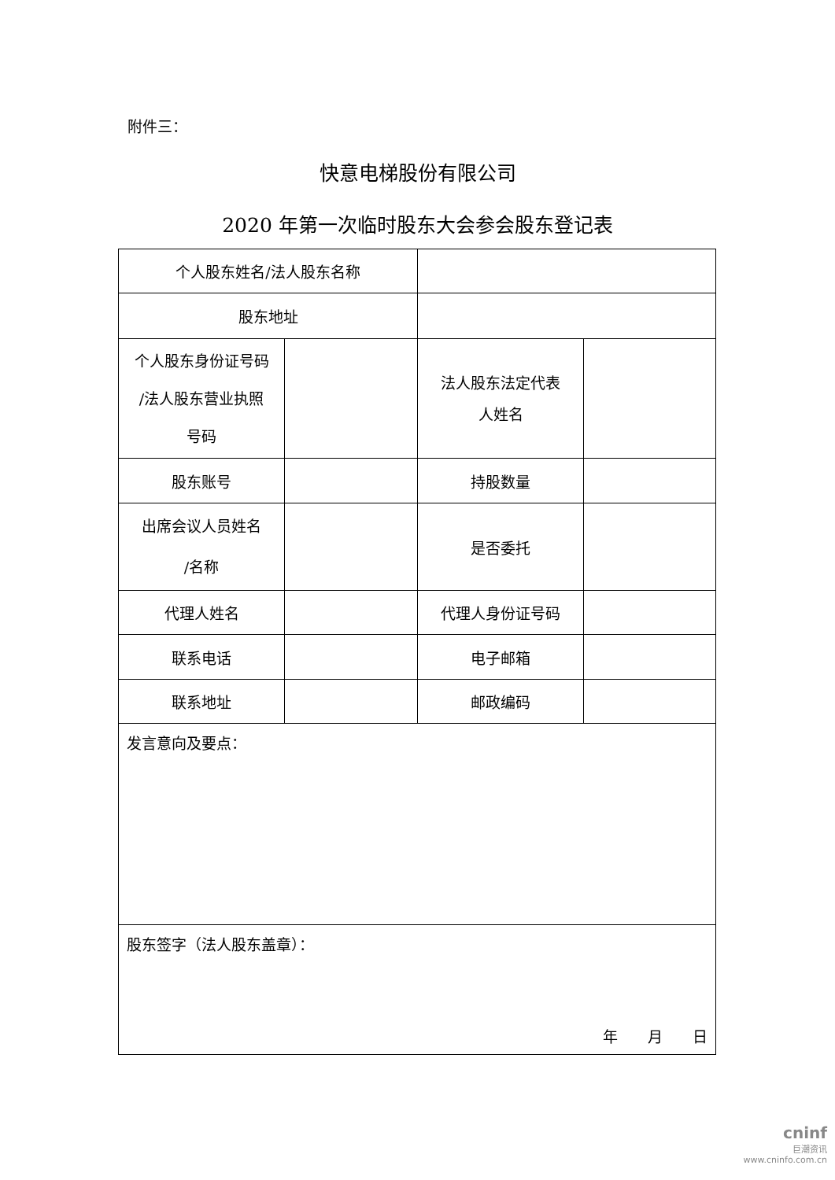附件三：
快意电梯股份有限公司
2020 年第一次临时股东大会参会股东登记表
| 个人股东姓名/法人股东名称 | | | |
| 股东地址 | | | |
| 个人股东身份证号码 /法人股东营业执照 号码 | | 法人股东法定代表 人姓名 | |
| 股东账号 | | 持股数量 | |
| 出席会议人员姓名 /名称 | | 是否委托 | |
| 代理人姓名 | | 代理人身份证号码 | |
| 联系电话 | | 电子邮箱 | |
| 联系地址 | | 邮政编码 | |
| 发言意向及要点： | | | |
| 股东签字（法人股东盖章）： 年 月 日 | | | |
cninf
巨潮资讯
www.cninfo.com.cn